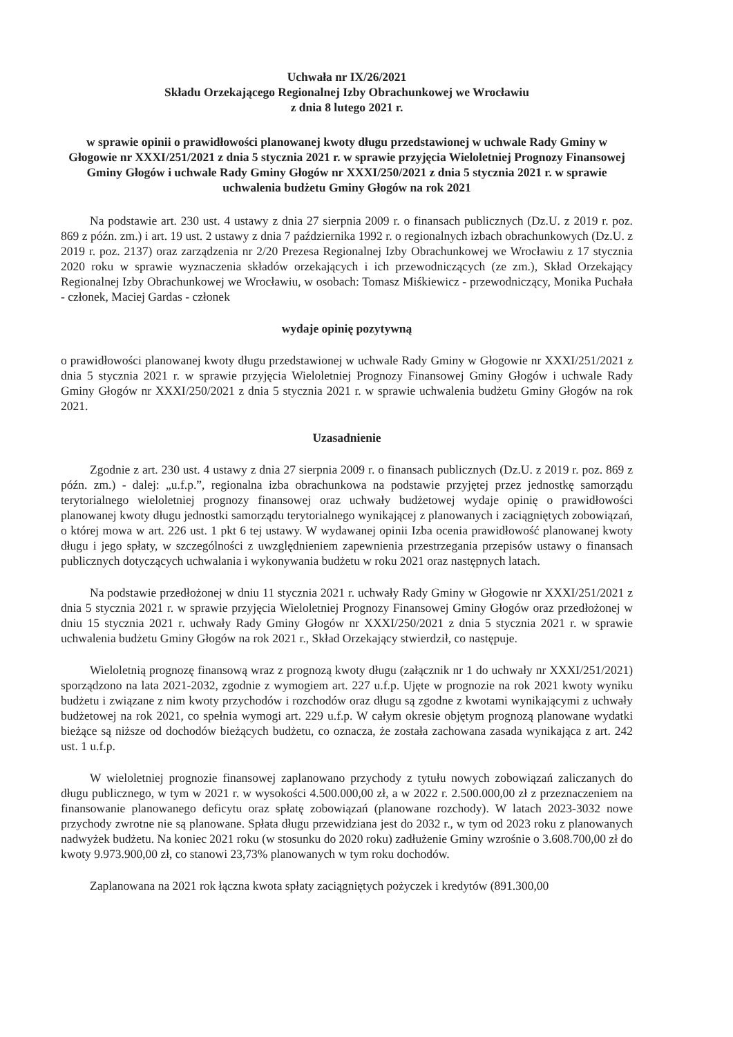Uchwała nr IX/26/2021
Składu Orzekającego Regionalnej Izby Obrachunkowej we Wrocławiu
z dnia 8 lutego 2021 r.
w sprawie opinii o prawidłowości planowanej kwoty długu przedstawionej w uchwale Rady Gminy w Głogowie nr XXXI/251/2021 z dnia 5 stycznia 2021 r. w sprawie przyjęcia Wieloletniej Prognozy Finansowej Gminy Głogów i uchwale Rady Gminy Głogów nr XXXI/250/2021 z dnia 5 stycznia 2021 r. w sprawie uchwalenia budżetu Gminy Głogów na rok 2021
Na podstawie art. 230 ust. 4 ustawy z dnia 27 sierpnia 2009 r. o finansach publicznych (Dz.U. z 2019 r. poz. 869 z późn. zm.) i art. 19 ust. 2 ustawy z dnia 7 października 1992 r. o regionalnych izbach obrachunkowych (Dz.U. z 2019 r. poz. 2137) oraz zarządzenia nr 2/20 Prezesa Regionalnej Izby Obrachunkowej we Wrocławiu z 17 stycznia 2020 roku w sprawie wyznaczenia składów orzekających i ich przewodniczących (ze zm.), Skład Orzekający Regionalnej Izby Obrachunkowej we Wrocławiu, w osobach: Tomasz Miśkiewicz - przewodniczący, Monika Puchała - członek, Maciej Gardas - członek
wydaje opinię pozytywną
o prawidłowości planowanej kwoty długu przedstawionej w uchwale Rady Gminy w Głogowie nr XXXI/251/2021 z dnia 5 stycznia 2021 r. w sprawie przyjęcia Wieloletniej Prognozy Finansowej Gminy Głogów i uchwale Rady Gminy Głogów nr XXXI/250/2021 z dnia 5 stycznia 2021 r. w sprawie uchwalenia budżetu Gminy Głogów na rok 2021.
Uzasadnienie
Zgodnie z art. 230 ust. 4 ustawy z dnia 27 sierpnia 2009 r. o finansach publicznych (Dz.U. z 2019 r. poz. 869 z późn. zm.) - dalej: „u.f.p.”, regionalna izba obrachunkowa na podstawie przyjętej przez jednostkę samorządu terytorialnego wieloletniej prognozy finansowej oraz uchwały budżetowej wydaje opinię o prawidłowości planowanej kwoty długu jednostki samorządu terytorialnego wynikającej z planowanych i zaciągniętych zobowiązań, o której mowa w art. 226 ust. 1 pkt 6 tej ustawy. W wydawanej opinii Izba ocenia prawidłowość planowanej kwoty długu i jego spłaty, w szczególności z uwzględnieniem zapewnienia przestrzegania przepisów ustawy o finansach publicznych dotyczących uchwalania i wykonywania budżetu w roku 2021 oraz następnych latach.
Na podstawie przedłożonej w dniu 11 stycznia 2021 r. uchwały Rady Gminy w Głogowie nr XXXI/251/2021 z dnia 5 stycznia 2021 r. w sprawie przyjęcia Wieloletniej Prognozy Finansowej Gminy Głogów oraz przedłożonej w dniu 15 stycznia 2021 r. uchwały Rady Gminy Głogów nr XXXI/250/2021 z dnia 5 stycznia 2021 r. w sprawie uchwalenia budżetu Gminy Głogów na rok 2021 r., Skład Orzekający stwierdził, co następuje.
Wieloletnią prognozę finansową wraz z prognozą kwoty długu (załącznik nr 1 do uchwały nr XXXI/251/2021) sporządzono na lata 2021-2032, zgodnie z wymogiem art. 227 u.f.p. Ujęte w prognozie na rok 2021 kwoty wyniku budżetu i związane z nim kwoty przychodów i rozchodów oraz długu są zgodne z kwotami wynikającymi z uchwały budżetowej na rok 2021, co spełnia wymogi art. 229 u.f.p. W całym okresie objętym prognozą planowane wydatki bieżące są niższe od dochodów bieżących budżetu, co oznacza, że została zachowana zasada wynikająca z art. 242 ust. 1 u.f.p.
W wieloletniej prognozie finansowej zaplanowano przychody z tytułu nowych zobowiązań zaliczanych do długu publicznego, w tym w 2021 r. w wysokości 4.500.000,00 zł, a w 2022 r. 2.500.000,00 zł z przeznaczeniem na finansowanie planowanego deficytu oraz spłatę zobowiązań (planowane rozchody). W latach 2023-3032 nowe przychody zwrotne nie są planowane. Spłata długu przewidziana jest do 2032 r., w tym od 2023 roku z planowanych nadwyżek budżetu. Na koniec 2021 roku (w stosunku do 2020 roku) zadłużenie Gminy wzrośnie o 3.608.700,00 zł do kwoty 9.973.900,00 zł, co stanowi 23,73% planowanych w tym roku dochodów.
Zaplanowana na 2021 rok łączna kwota spłaty zaciągniętych pożyczek i kredytów (891.300,00